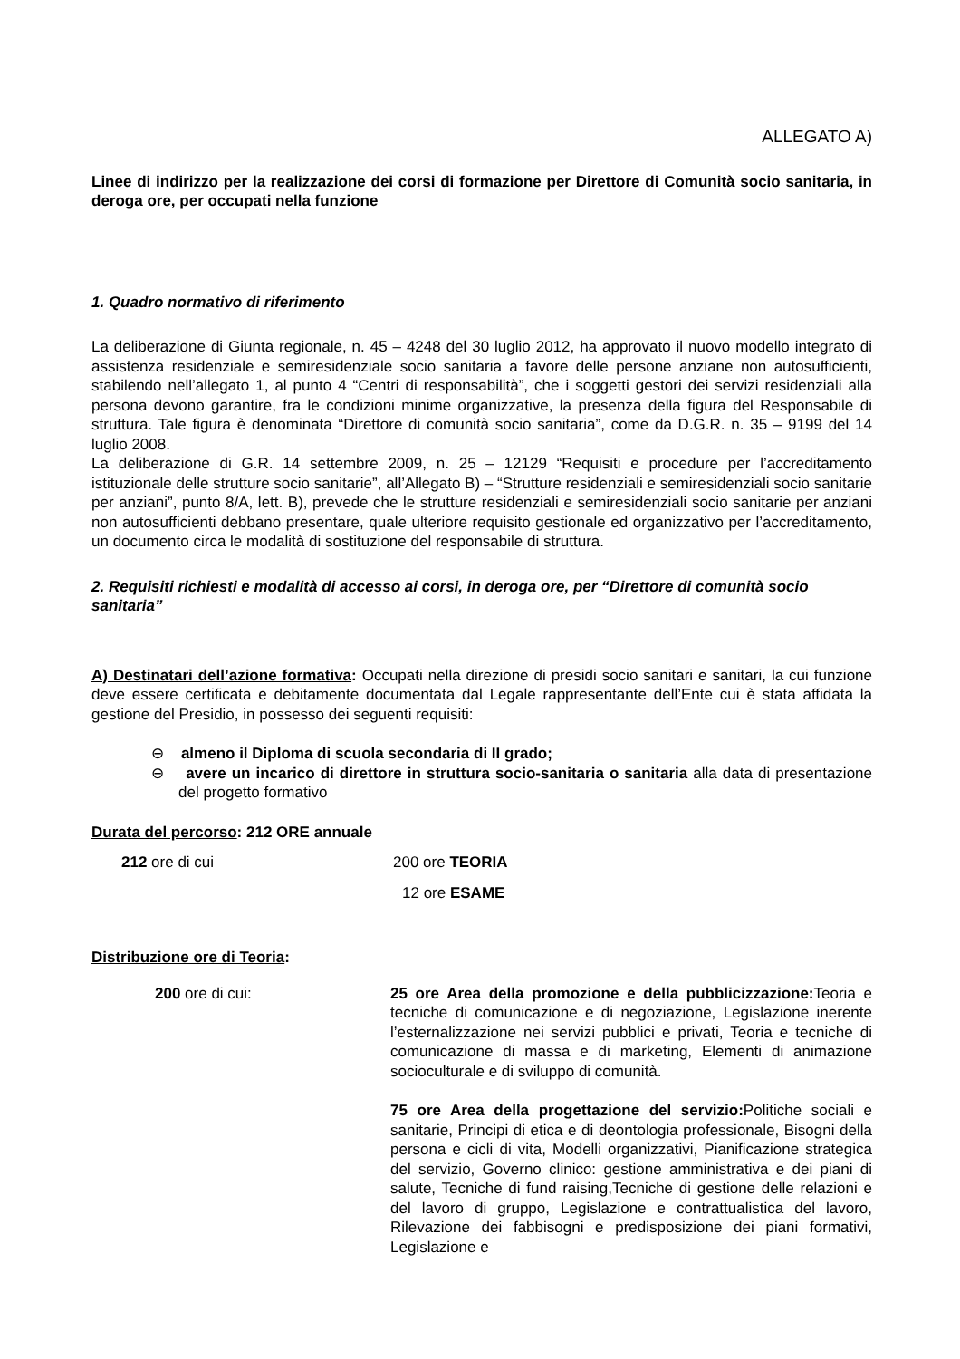ALLEGATO A)
Linee di indirizzo per la realizzazione dei corsi di formazione per Direttore di Comunità socio sanitaria, in deroga ore, per occupati nella funzione
1. Quadro normativo di riferimento
La deliberazione di Giunta regionale, n. 45 – 4248 del 30 luglio 2012, ha approvato il nuovo modello integrato di assistenza residenziale e semiresidenziale socio sanitaria a favore delle persone anziane non autosufficienti, stabilendo nell’allegato 1, al punto 4 “Centri di responsabilità”, che i soggetti gestori dei servizi residenziali alla persona devono garantire, fra le condizioni minime organizzative, la presenza della figura del Responsabile di struttura. Tale figura è denominata “Direttore di comunità socio sanitaria”, come da D.G.R. n. 35 – 9199 del 14 luglio 2008.
La deliberazione di G.R. 14 settembre 2009, n. 25 – 12129 “Requisiti e procedure per l’accreditamento istituzionale delle strutture socio sanitarie”, all’Allegato B) – “Strutture residenziali e semiresidenziali socio sanitarie per anziani”, punto 8/A, lett. B), prevede che le strutture residenziali e semiresidenziali socio sanitarie per anziani non autosufficienti debbano presentare, quale ulteriore requisito gestionale ed organizzativo per l’accreditamento, un documento circa le modalità di sostituzione del responsabile di struttura.
2. Requisiti richiesti e modalità di accesso ai corsi, in deroga ore, per “Direttore di comunità socio sanitaria”
A) Destinatari dell’azione formativa: Occupati nella direzione di presidi socio sanitari e sanitari, la cui funzione deve essere certificata e debitamente documentata dal Legale rappresentante dell’Ente cui è stata affidata la gestione del Presidio, in possesso dei seguenti requisiti:
⊖ almeno il Diploma di scuola secondaria di II grado;
⊖ avere un incarico di direttore in struttura socio-sanitaria o sanitaria alla data di presentazione del progetto formativo
Durata del percorso: 212 ORE annuale
212 ore di cui 200 ore TEORIA
12 ore ESAME
Distribuzione ore di Teoria:
200 ore di cui: 25 ore Area della promozione e della pubblicizzazione: Teoria e tecniche di comunicazione e di negoziazione, Legislazione inerente l’esternalizzazione nei servizi pubblici e privati, Teoria e tecniche di comunicazione di massa e di marketing, Elementi di animazione socioculturale e di sviluppo di comunità.
75 ore Area della progettazione del servizio: Politiche sociali e sanitarie, Principi di etica e di deontologia professionale, Bisogni della persona e cicli di vita, Modelli organizzativi, Pianificazione strategica del servizio, Governo clinico: gestione amministrativa e dei piani di salute, Tecniche di fund raising,Tecniche di gestione delle relazioni e del lavoro di gruppo, Legislazione e contrattualistica del lavoro, Rilevazione dei fabbisogni e predisposizione dei piani formativi, Legislazione e